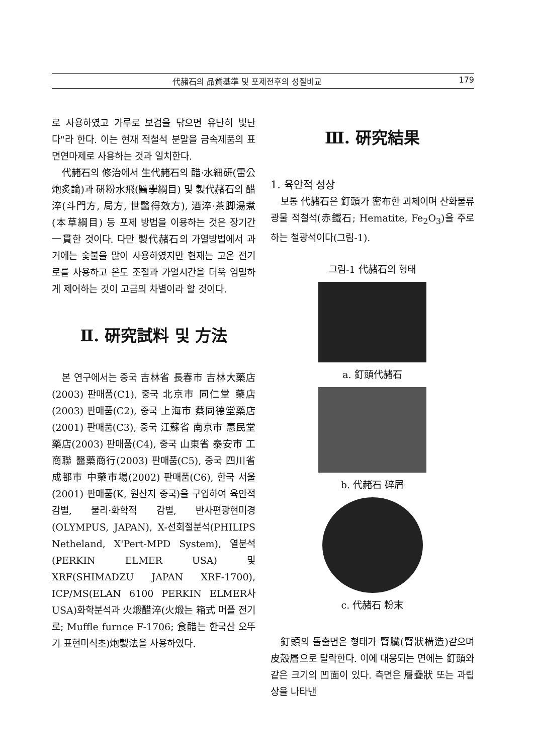代赭石의 品質基準 및 포제전후의 성질비교 179
로 사용하였고 가루로 보검을 닦으면 유난히 빛난다"라 한다. 이는 현재 적철석 분말을 금속제품의 표면연마제로 사용하는 것과 일치한다.
代赭石의 修治에서 生代赭石의 醋·水細硏(雷公炮炙論)과 硏粉水飛(醫學綱目) 및 製代赭石의 醋淬(斗門方, 局方, 世醫得效方), 酒淬·茶脚湯煮(本草綱目) 등 포제 방법을 이용하는 것은 장기간 一貫한 것이다. 다만 製代赭石의 가열방법에서 과거에는 숯불을 많이 사용하였지만 현재는 고온 전기로를 사용하고 온도 조절과 가열시간을 더욱 엄밀하게 제어하는 것이 고금의 차별이라 할 것이다.
Ⅱ. 硏究試料 및 方法
본 연구에서는 중국 吉林省 長春市 吉林大藥店(2003) 판매품(C1), 중국 北京市 同仁堂 藥店(2003) 판매품(C2), 중국 上海市 蔡同德堂藥店(2001) 판매품(C3), 중국 江蘇省 南京市 惠民堂藥店(2003) 판매품(C4), 중국 山東省 泰安市 工商聯 醫藥商行(2003) 판매품(C5), 중국 四川省 成都市 中藥市場(2002) 판매품(C6), 한국 서울(2001) 판매품(K, 원산지 중국)을 구입하여 육안적 감별, 물리·화학적 감별, 반사편광현미경(OLYMPUS, JAPAN), X-선회절분석(PHILIPS Netheland, X'Pert-MPD System), 열분석(PERKIN ELMER USA) 및 XRF(SHIMADZU JAPAN XRF-1700), ICP/MS(ELAN 6100 PERKIN ELMER사 USA)화학분석과 火煅醋淬(火煅는 箱式 머플 전기로; Muffle furnce F-1706; 食醋는 한국산 오뚜기 표현미식초)炮製法을 사용하였다.
Ⅲ. 硏究結果
1. 육안적 성상
보통 代赭石은 釘頭가 密布한 괴체이며 산화물류 광물 적철석(赤鐵石; Hematite, Fe<sub>2</sub>O<sub>3</sub>)을 주로 하는 철광석이다(그림-1).
그림-1 代赭石의 형태
a. 釘頭代赭石
b. 代赭石 碎屑
c. 代赭石 粉末
釘頭의 돌출면은 형태가 腎臟(腎狀構造)같으며 皮殼層으로 탈락한다. 이에 대응되는 면에는 釘頭와 같은 크기의 凹面이 있다. 측면은 層疊狀 또는 과립상을 나타낸